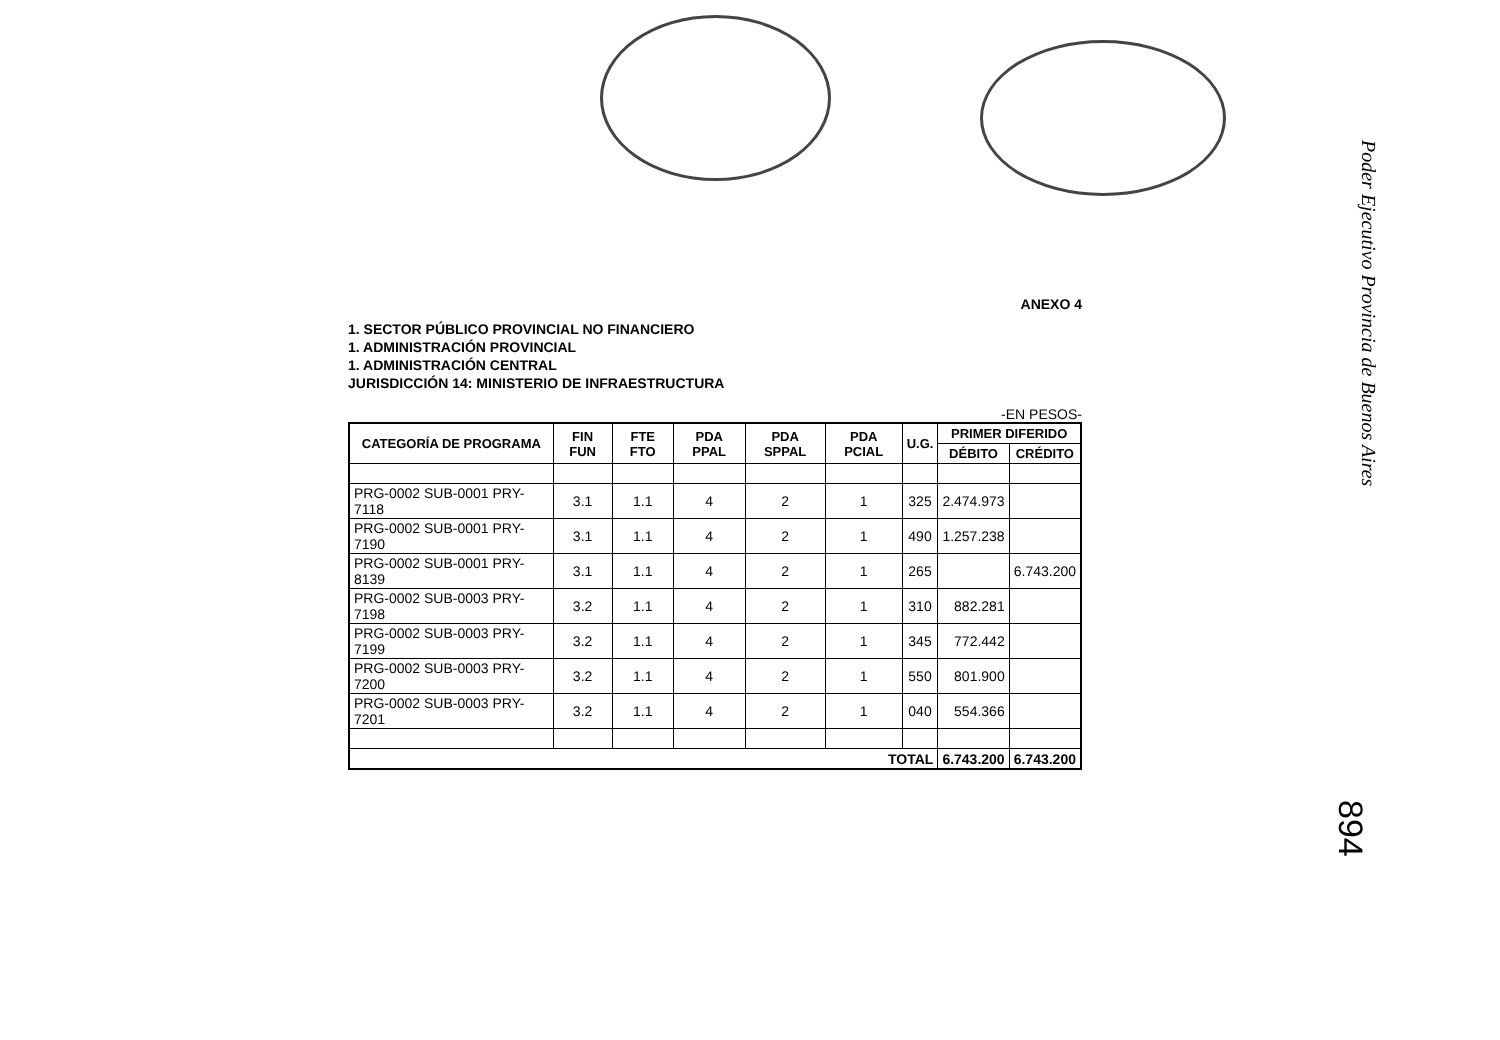Poder Ejecutivo Provincia de Buenos Aires
894
ANEXO 4
1. SECTOR PÚBLICO PROVINCIAL NO FINANCIERO
1. ADMINISTRACIÓN PROVINCIAL
1. ADMINISTRACIÓN CENTRAL
JURISDICCIÓN 14: MINISTERIO DE INFRAESTRUCTURA
-EN PESOS-
| CATEGORÍA DE PROGRAMA | FIN FUN | FTE FTO | PDA PPAL | PDA SPPAL | PDA PCIAL | U.G. | PRIMER DIFERIDO | |
| --- | --- | --- | --- | --- | --- | --- | --- | --- |
| | | | | | | | DÉBITO | CRÉDITO |
| PRG-0002 SUB-0001 PRY-7118 | 3.1 | 1.1 | 4 | 2 | 1 | 325 | 2.474.973 | |
| PRG-0002 SUB-0001 PRY-7190 | 3.1 | 1.1 | 4 | 2 | 1 | 490 | 1.257.238 | |
| PRG-0002 SUB-0001 PRY-8139 | 3.1 | 1.1 | 4 | 2 | 1 | 265 | | 6.743.200 |
| PRG-0002 SUB-0003 PRY-7198 | 3.2 | 1.1 | 4 | 2 | 1 | 310 | 882.281 | |
| PRG-0002 SUB-0003 PRY-7199 | 3.2 | 1.1 | 4 | 2 | 1 | 345 | 772.442 | |
| PRG-0002 SUB-0003 PRY-7200 | 3.2 | 1.1 | 4 | 2 | 1 | 550 | 801.900 | |
| PRG-0002 SUB-0003 PRY-7201 | 3.2 | 1.1 | 4 | 2 | 1 | 040 | 554.366 | |
| TOTAL | | | | | | | 6.743.200 | 6.743.200 |